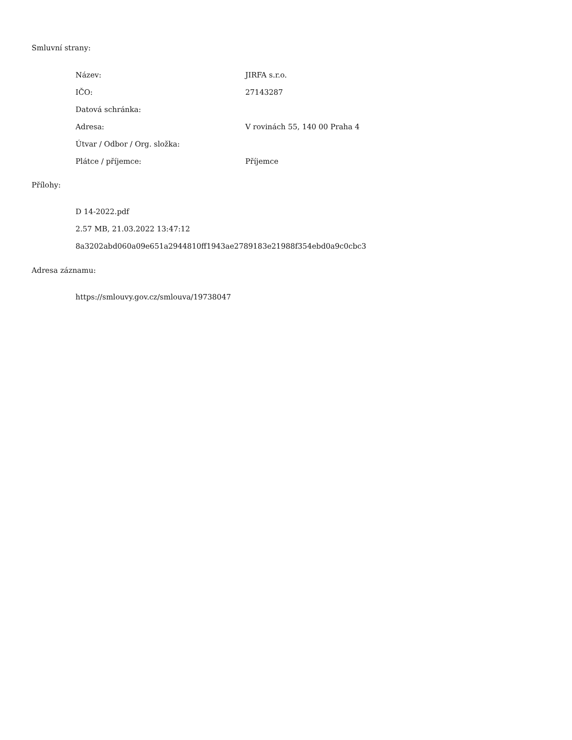Smluvní strany:
| Název: | JIRFA s.r.o. |
| IČO: | 27143287 |
| Datová schránka: | |
| Adresa: | V rovinách 55, 140 00 Praha 4 |
| Útvar / Odbor / Org. složka: | |
| Plátce / příjemce: | Příjemce |
Přílohy:
D 14-2022.pdf
2.57 MB, 21.03.2022 13:47:12
8a3202abd060a09e651a2944810ff1943ae2789183e21988f354ebd0a9c0cbc3
Adresa záznamu:
https://smlouvy.gov.cz/smlouva/19738047